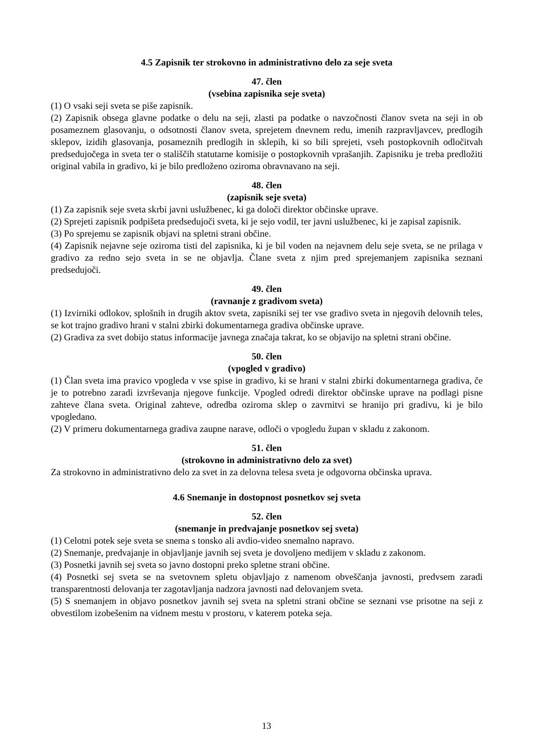4.5 Zapisnik ter strokovno in administrativno delo za seje sveta
47. člen
(vsebina zapisnika seje sveta)
(1) O vsaki seji sveta se piše zapisnik.
(2) Zapisnik obsega glavne podatke o delu na seji, zlasti pa podatke o navzočnosti članov sveta na seji in ob posameznem glasovanju, o odsotnosti članov sveta, sprejetem dnevnem redu, imenih razpravljavcev, predlogih sklepov, izidih glasovanja, posameznih predlogih in sklepih, ki so bili sprejeti, vseh postopkovnih odločitvah predsedujočega in sveta ter o stališčih statutarne komisije o postopkovnih vprašanjih. Zapisniku je treba predložiti original vabila in gradivo, ki je bilo predloženo oziroma obravnavano na seji.
48. člen
(zapisnik seje sveta)
(1) Za zapisnik seje sveta skrbi javni uslužbenec, ki ga določi direktor občinske uprave.
(2) Sprejeti zapisnik podpišeta predsedujoči sveta, ki je sejo vodil, ter javni uslužbenec, ki je zapisal zapisnik.
(3) Po sprejemu se zapisnik objavi na spletni strani občine.
(4) Zapisnik nejavne seje oziroma tisti del zapisnika, ki je bil voden na nejavnem delu seje sveta, se ne prilaga v gradivo za redno sejo sveta in se ne objavlja. Člane sveta z njim pred sprejemanjem zapisnika seznani predsedujoči.
49. člen
(ravnanje z gradivom sveta)
(1) Izvirniki odlokov, splošnih in drugih aktov sveta, zapisniki sej ter vse gradivo sveta in njegovih delovnih teles, se kot trajno gradivo hrani v stalni zbirki dokumentarnega gradiva občinske uprave.
(2) Gradiva za svet dobijo status informacije javnega značaja takrat, ko se objavijo na spletni strani občine.
50. člen
(vpogled v gradivo)
(1) Član sveta ima pravico vpogleda v vse spise in gradivo, ki se hrani v stalni zbirki dokumentarnega gradiva, če je to potrebno zaradi izvrševanja njegove funkcije. Vpogled odredi direktor občinske uprave na podlagi pisne zahteve člana sveta. Original zahteve, odredba oziroma sklep o zavrnitvi se hranijo pri gradivu, ki je bilo vpogledano.
(2) V primeru dokumentarnega gradiva zaupne narave, odloči o vpogledu župan v skladu z zakonom.
51. člen
(strokovno in administrativno delo za svet)
Za strokovno in administrativno delo za svet in za delovna telesa sveta je odgovorna občinska uprava.
4.6 Snemanje in dostopnost posnetkov sej sveta
52. člen
(snemanje in predvajanje posnetkov sej sveta)
(1) Celotni potek seje sveta se snema s tonsko ali avdio-video snemalno napravo.
(2) Snemanje, predvajanje in objavljanje javnih sej sveta je dovoljeno medijem v skladu z zakonom.
(3) Posnetki javnih sej sveta so javno dostopni preko spletne strani občine.
(4) Posnetki sej sveta se na svetovnem spletu objavljajo z namenom obveščanja javnosti, predvsem zaradi transparentnosti delovanja ter zagotavljanja nadzora javnosti nad delovanjem sveta.
(5) S snemanjem in objavo posnetkov javnih sej sveta na spletni strani občine se seznani vse prisotne na seji z obvestilom izobešenim na vidnem mestu v prostoru, v katerem poteka seja.
13